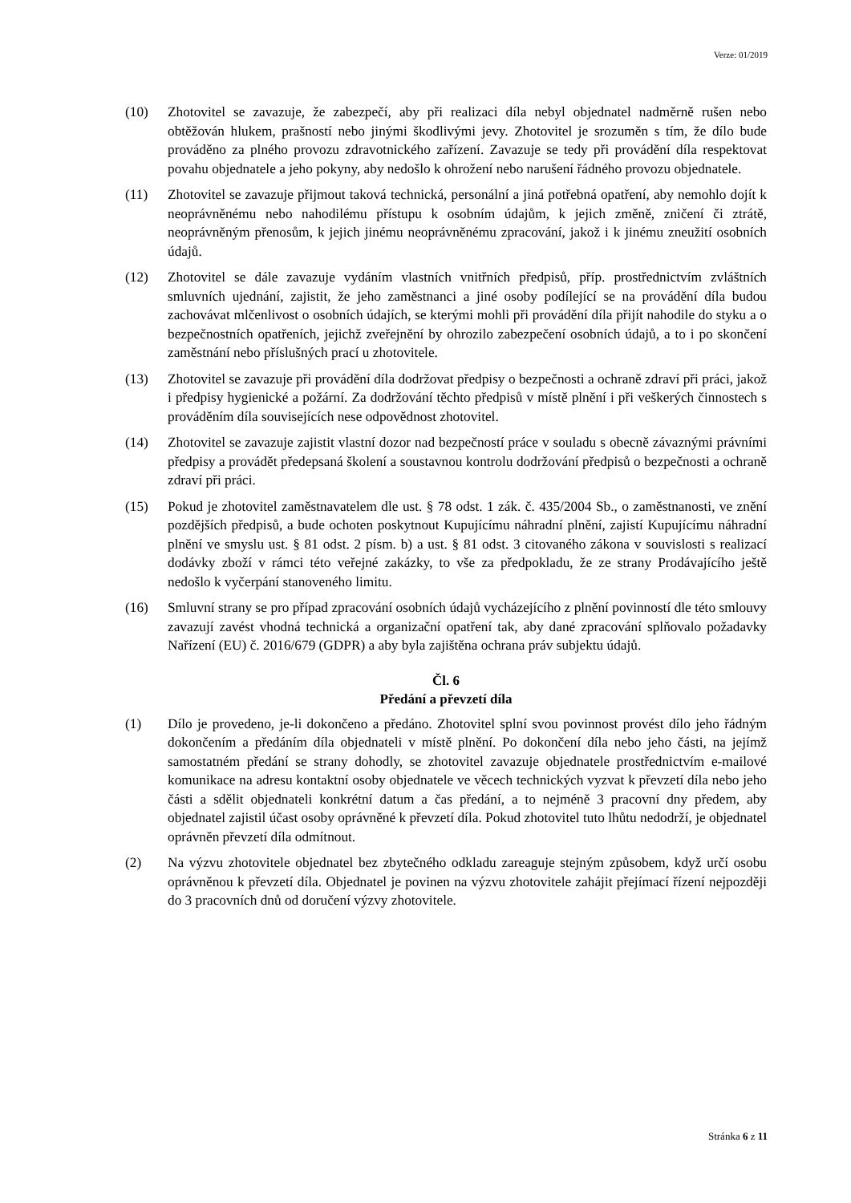Verze: 01/2019
(10) Zhotovitel se zavazuje, že zabezpečí, aby při realizaci díla nebyl objednatel nadměrně rušen nebo obtěžován hlukem, prašností nebo jinými škodlivými jevy. Zhotovitel je srozuměn s tím, že dílo bude prováděno za plného provozu zdravotnického zařízení. Zavazuje se tedy při provádění díla respektovat povahu objednatele a jeho pokyny, aby nedošlo k ohrožení nebo narušení řádného provozu objednatele.
(11) Zhotovitel se zavazuje přijmout taková technická, personální a jiná potřebná opatření, aby nemohlo dojít k neoprávněnému nebo nahodilému přístupu k osobním údajům, k jejich změně, zničení či ztrátě, neoprávněným přenosům, k jejich jinému neoprávněnému zpracování, jakož i k jinému zneužití osobních údajů.
(12) Zhotovitel se dále zavazuje vydáním vlastních vnitřních předpisů, příp. prostřednictvím zvláštních smluvních ujednání, zajistit, že jeho zaměstnanci a jiné osoby podílející se na provádění díla budou zachovávat mlčenlivost o osobních údajích, se kterými mohli při provádění díla přijít nahodile do styku a o bezpečnostních opatřeních, jejichž zveřejnění by ohrozilo zabezpečení osobních údajů, a to i po skončení zaměstnání nebo příslušných prací u zhotovitele.
(13) Zhotovitel se zavazuje při provádění díla dodržovat předpisy o bezpečnosti a ochraně zdraví při práci, jakož i předpisy hygienické a požární. Za dodržování těchto předpisů v místě plnění i při veškerých činnostech s prováděním díla souvisejících nese odpovědnost zhotovitel.
(14) Zhotovitel se zavazuje zajistit vlastní dozor nad bezpečností práce v souladu s obecně závaznými právními předpisy a provádět předepsaná školení a soustavnou kontrolu dodržování předpisů o bezpečnosti a ochraně zdraví při práci.
(15) Pokud je zhotovitel zaměstnavatelem dle ust. § 78 odst. 1 zák. č. 435/2004 Sb., o zaměstnanosti, ve znění pozdějších předpisů, a bude ochoten poskytnout Kupujícímu náhradní plnění, zajistí Kupujícímu náhradní plnění ve smyslu ust. § 81 odst. 2 písm. b) a ust. § 81 odst. 3 citovaného zákona v souvislosti s realizací dodávky zboží v rámci této veřejné zakázky, to vše za předpokladu, že ze strany Prodávajícího ještě nedošlo k vyčerpání stanoveného limitu.
(16) Smluvní strany se pro případ zpracování osobních údajů vycházejícího z plnění povinností dle této smlouvy zavazují zavést vhodná technická a organizační opatření tak, aby dané zpracování splňovalo požadavky Nařízení (EU) č. 2016/679 (GDPR) a aby byla zajištěna ochrana práv subjektu údajů.
Čl. 6
Předání a převzetí díla
(1) Dílo je provedeno, je-li dokončeno a předáno. Zhotovitel splní svou povinnost provést dílo jeho řádným dokončením a předáním díla objednateli v místě plnění. Po dokončení díla nebo jeho části, na jejímž samostatném předání se strany dohodly, se zhotovitel zavazuje objednatele prostřednictvím e-mailové komunikace na adresu kontaktní osoby objednatele ve věcech technických vyzvat k převzetí díla nebo jeho části a sdělit objednateli konkrétní datum a čas předání, a to nejméně 3 pracovní dny předem, aby objednatel zajistil účast osoby oprávněné k převzetí díla. Pokud zhotovitel tuto lhůtu nedodrží, je objednatel oprávněn převzetí díla odmítnout.
(2) Na výzvu zhotovitele objednatel bez zbytečného odkladu zareaguje stejným způsobem, když určí osobu oprávněnou k převzetí díla. Objednatel je povinen na výzvu zhotovitele zahájit přejímací řízení nejpozději do 3 pracovních dnů od doručení výzvy zhotovitele.
Stránka 6 z 11